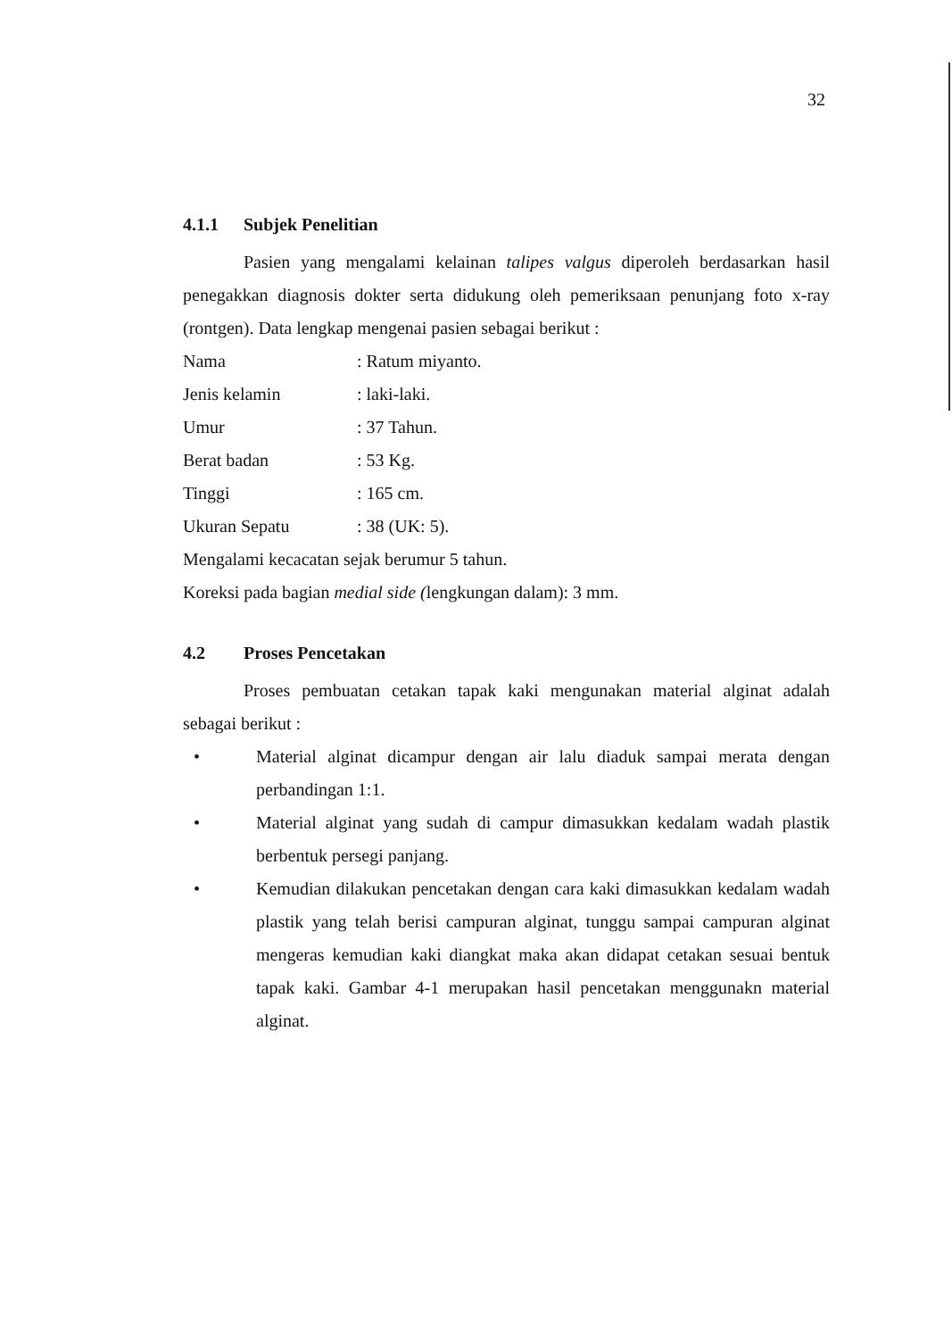32
4.1.1 Subjek Penelitian
Pasien yang mengalami kelainan talipes valgus diperoleh berdasarkan hasil penegakkan diagnosis dokter serta didukung oleh pemeriksaan penunjang foto x-ray (rontgen). Data lengkap mengenai pasien sebagai berikut :
Nama : Ratum miyanto.
Jenis kelamin : laki-laki.
Umur : 37 Tahun.
Berat badan : 53 Kg.
Tinggi : 165 cm.
Ukuran Sepatu : 38 (UK: 5).
Mengalami kecacatan sejak berumur 5 tahun.
Koreksi pada bagian medial side (lengkungan dalam): 3 mm.
4.2 Proses Pencetakan
Proses pembuatan cetakan tapak kaki mengunakan material alginat adalah sebagai berikut :
• Material alginat dicampur dengan air lalu diaduk sampai merata dengan perbandingan 1:1.
• Material alginat yang sudah di campur dimasukkan kedalam wadah plastik berbentuk persegi panjang.
• Kemudian dilakukan pencetakan dengan cara kaki dimasukkan kedalam wadah plastik yang telah berisi campuran alginat, tunggu sampai campuran alginat mengeras kemudian kaki diangkat maka akan didapat cetakan sesuai bentuk tapak kaki. Gambar 4-1 merupakan hasil pencetakan menggunakn material alginat.